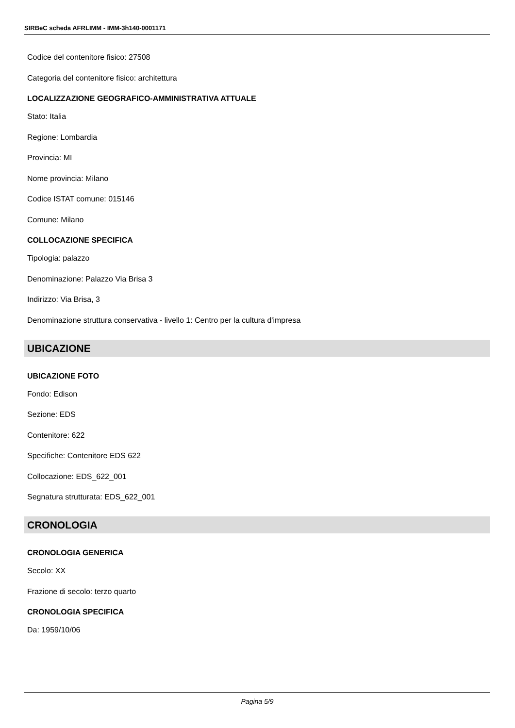SIRBeC scheda AFRLIMM - IMM-3h140-0001171
Codice del contenitore fisico: 27508
Categoria del contenitore fisico: architettura
LOCALIZZAZIONE GEOGRAFICO-AMMINISTRATIVA ATTUALE
Stato: Italia
Regione: Lombardia
Provincia: MI
Nome provincia: Milano
Codice ISTAT comune: 015146
Comune: Milano
COLLOCAZIONE SPECIFICA
Tipologia: palazzo
Denominazione: Palazzo Via Brisa 3
Indirizzo: Via Brisa, 3
Denominazione struttura conservativa - livello 1: Centro per la cultura d'impresa
UBICAZIONE
UBICAZIONE FOTO
Fondo: Edison
Sezione: EDS
Contenitore: 622
Specifiche: Contenitore EDS 622
Collocazione: EDS_622_001
Segnatura strutturata: EDS_622_001
CRONOLOGIA
CRONOLOGIA GENERICA
Secolo: XX
Frazione di secolo: terzo quarto
CRONOLOGIA SPECIFICA
Da: 1959/10/06
Pagina 5/9